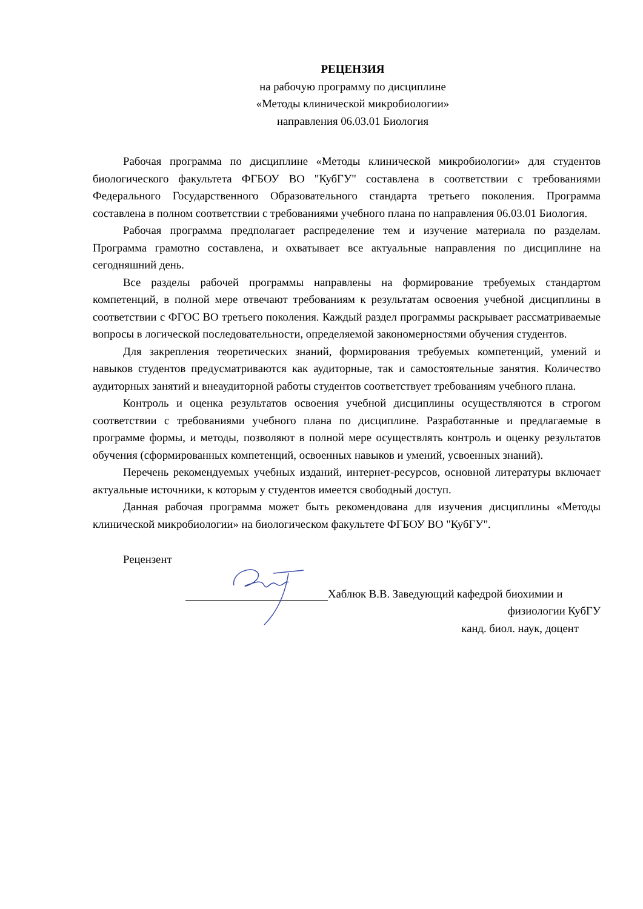РЕЦЕНЗИЯ
на рабочую программу по дисциплине
«Методы клинической микробиологии»
направления 06.03.01 Биология
Рабочая программа по дисциплине «Методы клинической микробиологии» для студентов биологического факультета ФГБОУ ВО "КубГУ" составлена в соответствии с требованиями Федерального Государственного Образовательного стандарта третьего поколения. Программа составлена в полном соответствии с требованиями учебного плана по направления 06.03.01 Биология.
Рабочая программа предполагает распределение тем и изучение материала по разделам. Программа грамотно составлена, и охватывает все актуальные направления по дисциплине на сегодняшний день.
Все разделы рабочей программы направлены на формирование требуемых стандартом компетенций, в полной мере отвечают требованиям к результатам освоения учебной дисциплины в соответствии с ФГОС ВО третьего поколения. Каждый раздел программы раскрывает рассматриваемые вопросы в логической последовательности, определяемой закономерностями обучения студентов.
Для закрепления теоретических знаний, формирования требуемых компетенций, умений и навыков студентов предусматриваются как аудиторные, так и самостоятельные занятия. Количество аудиторных занятий и внеаудиторной работы студентов соответствует требованиям учебного плана.
Контроль и оценка результатов освоения учебной дисциплины осуществляются в строгом соответствии с требованиями учебного плана по дисциплине. Разработанные и предлагаемые в программе формы, и методы, позволяют в полной мере осуществлять контроль и оценку результатов обучения (сформированных компетенций, освоенных навыков и умений, усвоенных знаний).
Перечень рекомендуемых учебных изданий, интернет-ресурсов, основной литературы включает актуальные источники, к которым у студентов имеется свободный доступ.
Данная рабочая программа может быть рекомендована для изучения дисциплины «Методы клинической микробиологии» на биологическом факультете ФГБОУ ВО "КубГУ".
Рецензент
Хаблюк В.В. Заведующий кафедрой биохимии и
физиологии КубГУ
канд. биол. наук, доцент